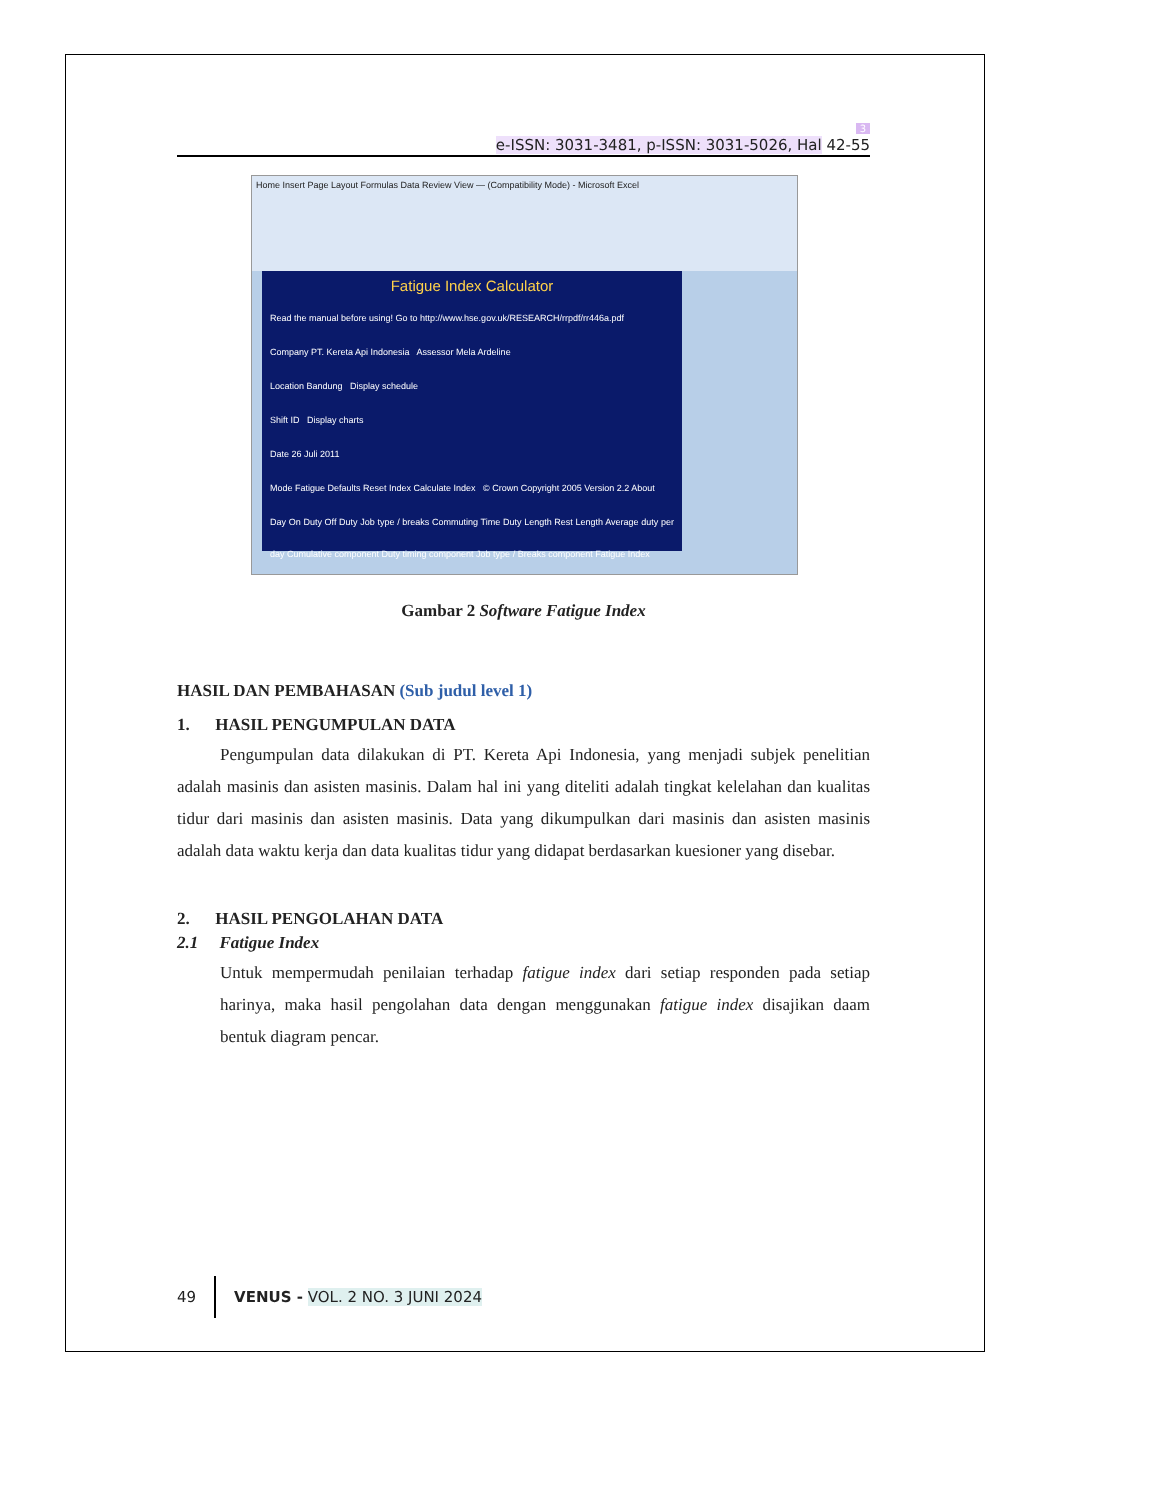3
e-ISSN: 3031-3481, p-ISSN: 3031-5026, Hal 42-55
Home Insert Page Layout Formulas Data Review View — (Compatibility Mode) - Microsoft Excel
Fatigue Index Calculator
Read the manual before using! Go to http://www.hse.gov.uk/RESEARCH/rrpdf/rr446a.pdf
Company PT. Kereta Api Indonesia Assessor Mela Ardeline
Location Bandung Display schedule
Shift ID Display charts
Date 26 Juli 2011
Mode Fatigue Defaults Reset Index Calculate Index © Crown Copyright 2005 Version 2.2 About
Day On Duty Off Duty Job type / breaks Commuting Time Duty Length Rest Length Average duty per day Cumulative component Duty timing component Job type / Breaks component Fatigue Index
Gambar 2 Software Fatigue Index
HASIL DAN PEMBAHASAN (Sub judul level 1)
1. HASIL PENGUMPULAN DATA
Pengumpulan data dilakukan di PT. Kereta Api Indonesia, yang menjadi subjek penelitian adalah masinis dan asisten masinis. Dalam hal ini yang diteliti adalah tingkat kelelahan dan kualitas tidur dari masinis dan asisten masinis. Data yang dikumpulkan dari masinis dan asisten masinis adalah data waktu kerja dan data kualitas tidur yang didapat berdasarkan kuesioner yang disebar.
2. HASIL PENGOLAHAN DATA
2.1 Fatigue Index
Untuk mempermudah penilaian terhadap fatigue index dari setiap responden pada setiap harinya, maka hasil pengolahan data dengan menggunakan fatigue index disajikan daam bentuk diagram pencar.
49 VENUS - VOL. 2 NO. 3 JUNI 2024